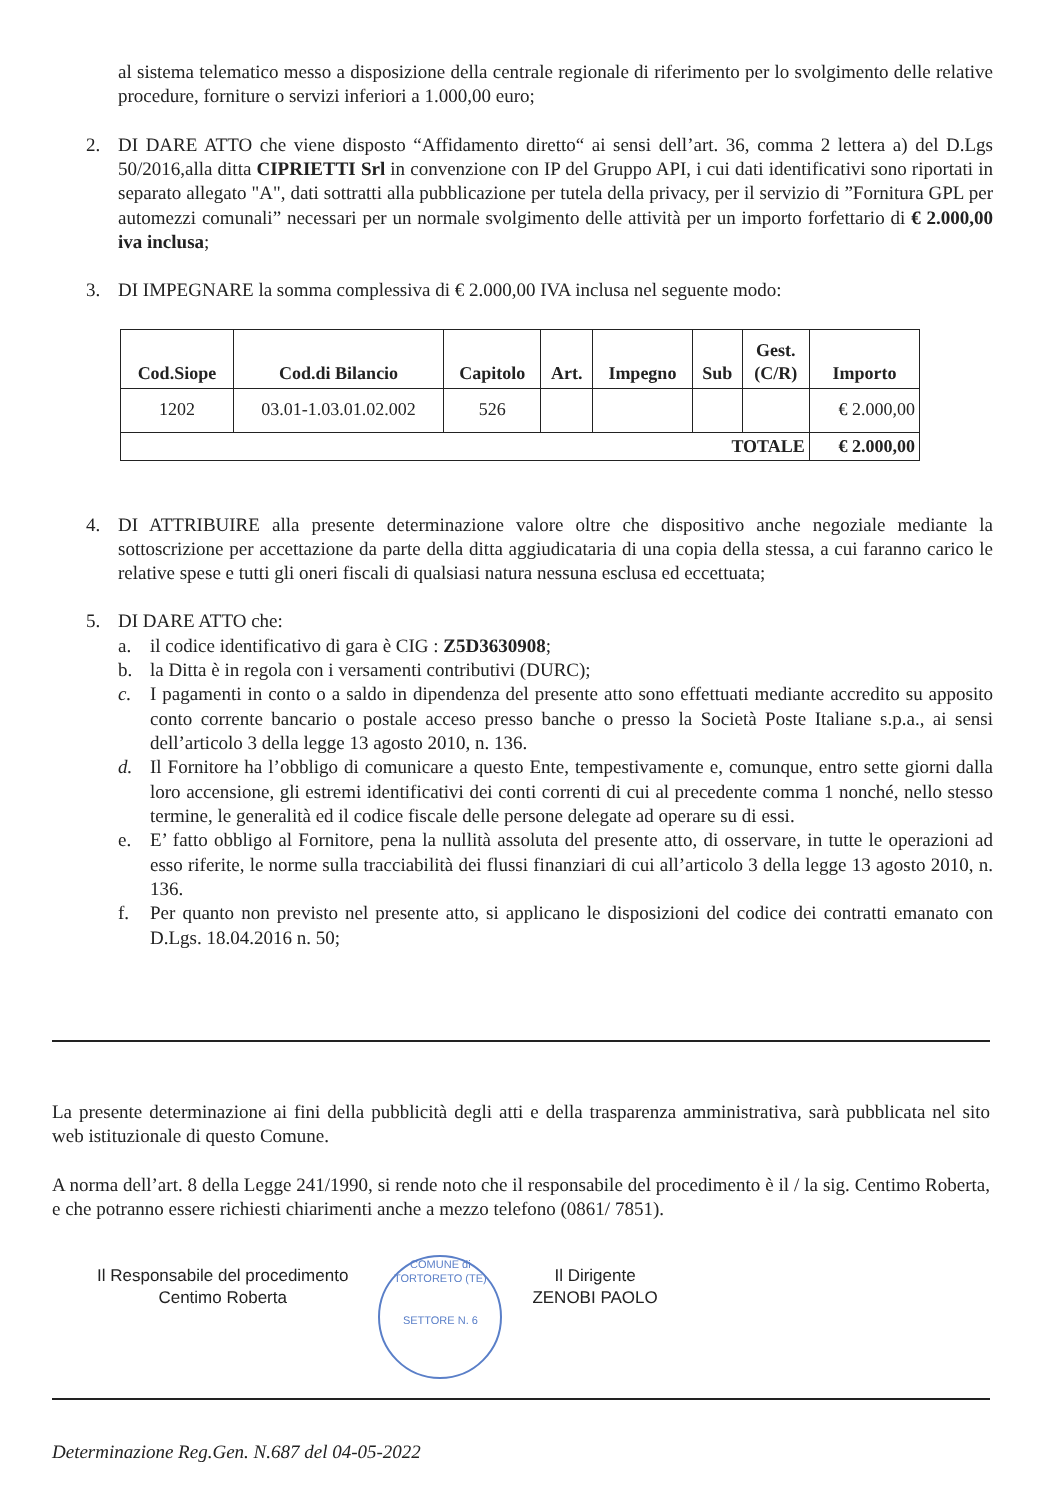al sistema telematico messo a disposizione della centrale regionale di riferimento per lo svolgimento delle relative procedure, forniture o servizi inferiori a 1.000,00 euro;
2. DI DARE ATTO che viene disposto “Affidamento diretto“ ai sensi dell’art. 36, comma 2 lettera a) del D.Lgs 50/2016,alla ditta CIPRIETTI Srl in convenzione con IP del Gruppo API, i cui dati identificativi sono riportati in separato allegato "A", dati sottratti alla pubblicazione per tutela della privacy, per il servizio di ”Fornitura GPL per automezzi comunali” necessari per un normale svolgimento delle attività per un importo forfettario di € 2.000,00 iva inclusa;
3. DI IMPEGNARE la somma complessiva di € 2.000,00 IVA inclusa nel seguente modo:
| Cod.Siope | Cod.di Bilancio | Capitolo | Art. | Impegno | Sub | Gest. (C/R) | Importo |
| --- | --- | --- | --- | --- | --- | --- | --- |
| 1202 | 03.01-1.03.01.02.002 | 526 | | | | | € 2.000,00 |
| TOTALE | | | | | | | € 2.000,00 |
4. DI ATTRIBUIRE alla presente determinazione valore oltre che dispositivo anche negoziale mediante la sottoscrizione per accettazione da parte della ditta aggiudicataria di una copia della stessa, a cui faranno carico le relative spese e tutti gli oneri fiscali di qualsiasi natura nessuna esclusa ed eccettuata;
5. DI DARE ATTO che:
a. il codice identificativo di gara è CIG : Z5D3630908;
b. la Ditta è in regola con i versamenti contributivi (DURC);
c. I pagamenti in conto o a saldo in dipendenza del presente atto sono effettuati mediante accredito su apposito conto corrente bancario o postale acceso presso banche o presso la Società Poste Italiane s.p.a., ai sensi dell’articolo 3 della legge 13 agosto 2010, n. 136.
d. Il Fornitore ha l’obbligo di comunicare a questo Ente, tempestivamente e, comunque, entro sette giorni dalla loro accensione, gli estremi identificativi dei conti correnti di cui al precedente comma 1 nonché, nello stesso termine, le generalità ed il codice fiscale delle persone delegate ad operare su di essi.
e. E’ fatto obbligo al Fornitore, pena la nullità assoluta del presente atto, di osservare, in tutte le operazioni ad esso riferite, le norme sulla tracciabilità dei flussi finanziari di cui all’articolo 3 della legge 13 agosto 2010, n. 136.
f. Per quanto non previsto nel presente atto, si applicano le disposizioni del codice dei contratti emanato con D.Lgs. 18.04.2016 n. 50;
La presente determinazione ai fini della pubblicità degli atti e della trasparenza amministrativa, sarà pubblicata nel sito web istituzionale di questo Comune.
A norma dell’art. 8 della Legge 241/1990, si rende noto che il responsabile del procedimento è il / la sig. Centimo Roberta, e che potranno essere richiesti chiarimenti anche a mezzo telefono (0861/ 7851).
Il Responsabile del procedimento
Centimo Roberta
COMUNE di TORTORETO (TE)
SETTORE N. 6
Il Dirigente
ZENOBI PAOLO
Determinazione Reg.Gen. N.687 del 04-05-2022